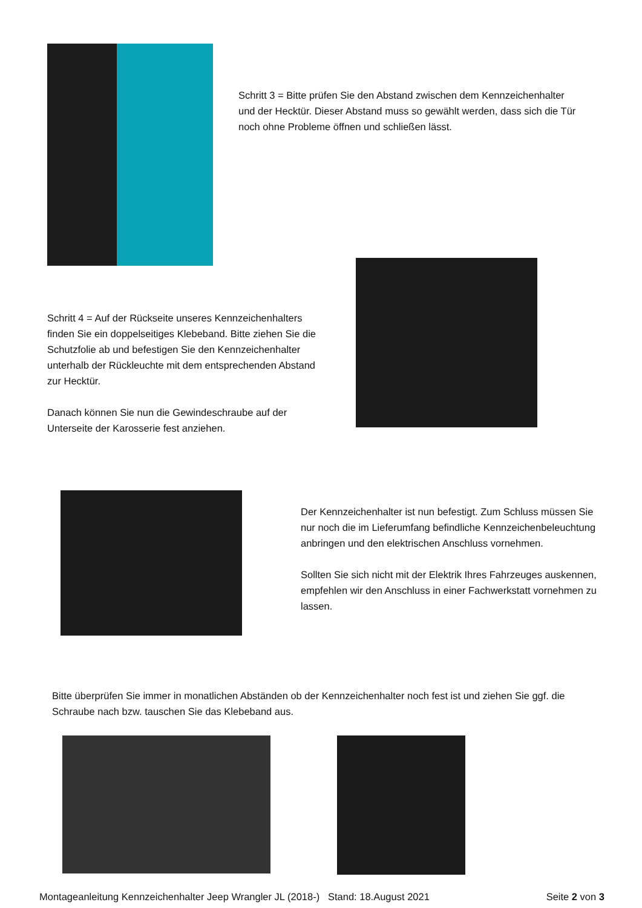Schritt 3 = Bitte prüfen Sie den Abstand zwischen dem Kennzeichenhalter und der Hecktür. Dieser Abstand muss so gewählt werden, dass sich die Tür noch ohne Probleme öffnen und schließen lässt.
Schritt 4 = Auf der Rückseite unseres Kennzeichenhalters finden Sie ein doppelseitiges Klebeband. Bitte ziehen Sie die Schutzfolie ab und befestigen Sie den Kennzeichenhalter unterhalb der Rückleuchte mit dem entsprechenden Abstand zur Hecktür.
Danach können Sie nun die Gewindeschraube auf der Unterseite der Karosserie fest anziehen.
Der Kennzeichenhalter ist nun befestigt. Zum Schluss müssen Sie nur noch die im Lieferumfang befindliche Kennzeichenbeleuchtung anbringen und den elektrischen Anschluss vornehmen.
Sollten Sie sich nicht mit der Elektrik Ihres Fahrzeuges auskennen, empfehlen wir den Anschluss in einer Fachwerkstatt vornehmen zu lassen.
Bitte überprüfen Sie immer in monatlichen Abständen ob der Kennzeichenhalter noch fest ist und ziehen Sie ggf. die Schraube nach bzw. tauschen Sie das Klebeband aus.
Montageanleitung Kennzeichenhalter Jeep Wrangler JL (2018-) Stand: 18.August 2021 Seite 2 von 3